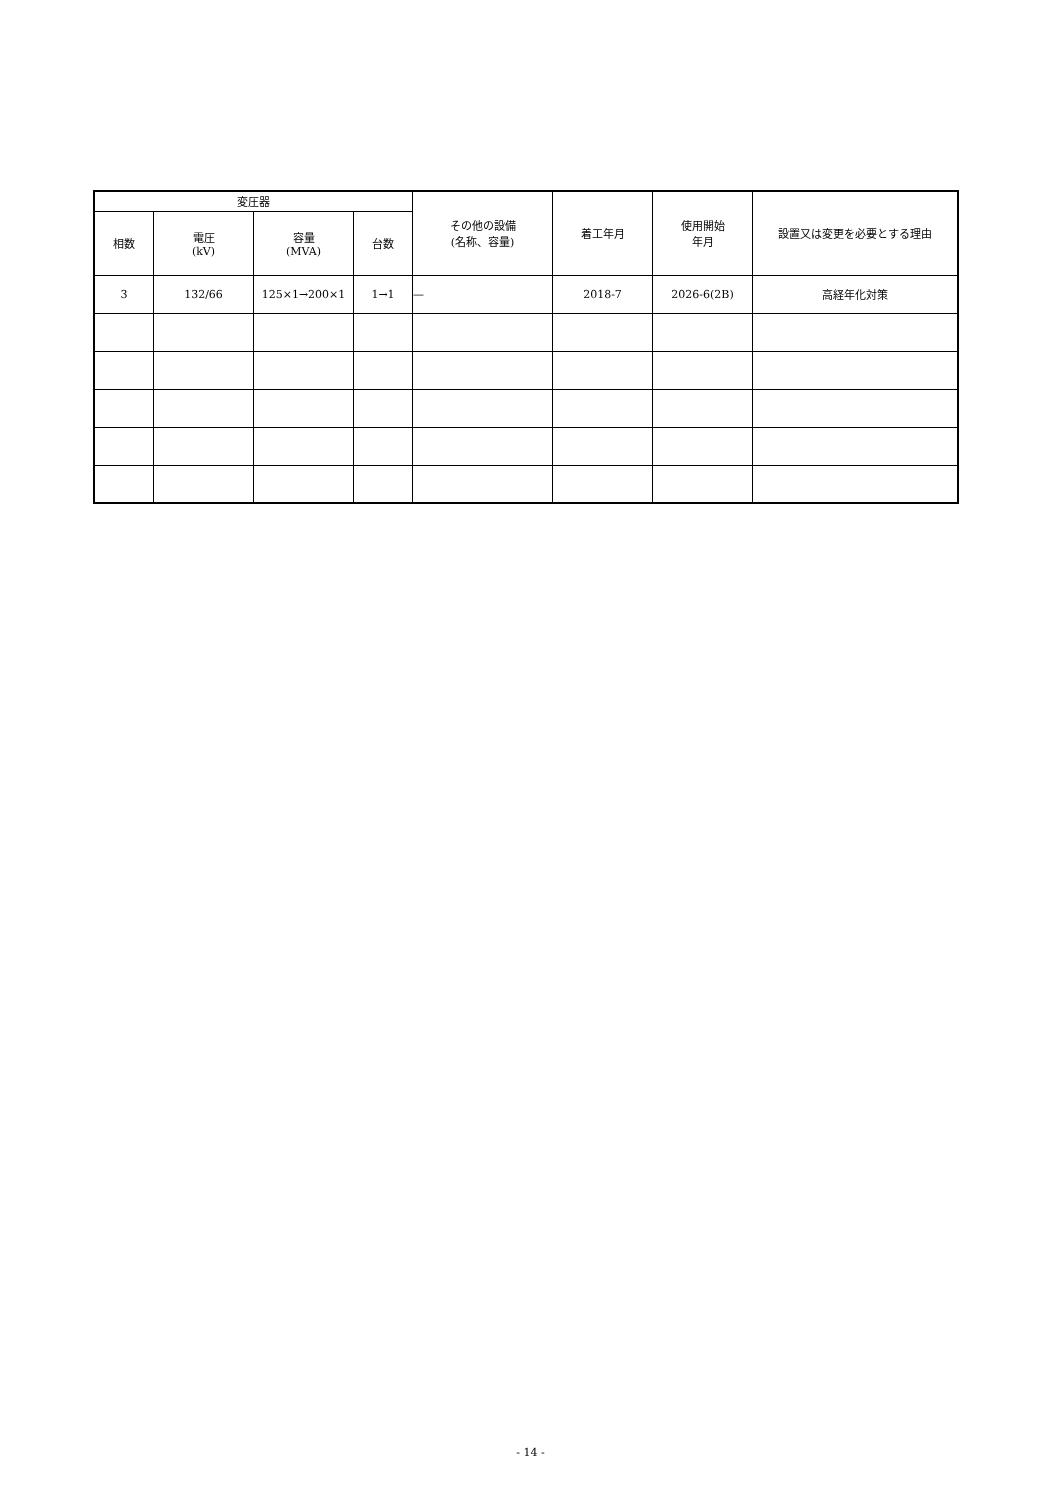| 変圧器 | | | | その他の設備 (名称、容量) | 着工年月 | 使用開始 年月 | 設置又は変更を必要とする理由 |
| --- | --- | --- | --- | --- | --- | --- | --- |
| 相数 | 電圧 (kV) | 容量 (MVA) | 台数 | | | | |
| 3 | 132/66 | 125×1→200×1 | 1→1 | — | 2018-7 | 2026-6(2B) | 高経年化対策 |
- 14 -